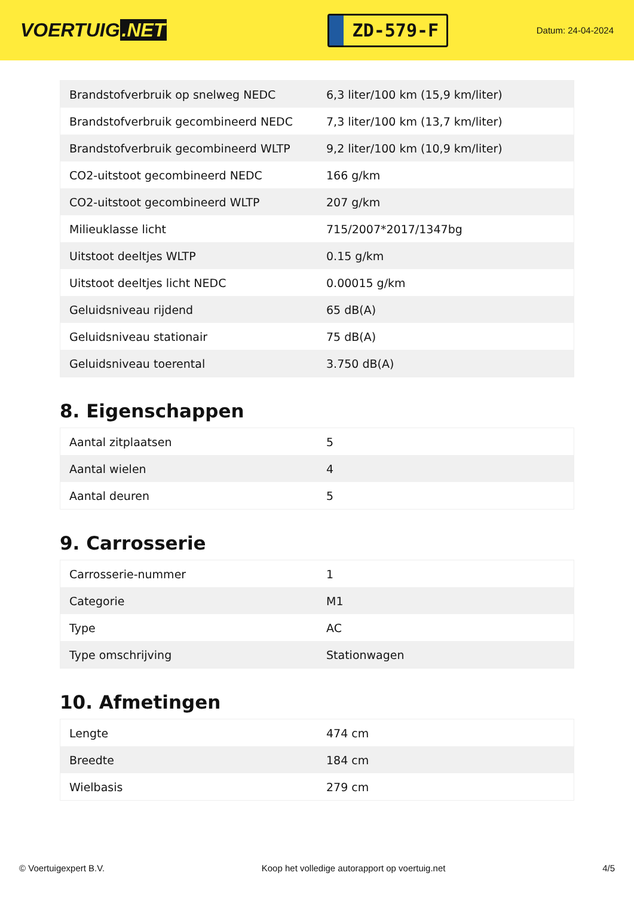VOERTUIG.NET
ZD-579-F
Datum: 24-04-2024
| Brandstofverbruik op snelweg NEDC | 6,3 liter/100 km (15,9 km/liter) |
| Brandstofverbruik gecombineerd NEDC | 7,3 liter/100 km (13,7 km/liter) |
| Brandstofverbruik gecombineerd WLTP | 9,2 liter/100 km (10,9 km/liter) |
| CO2-uitstoot gecombineerd NEDC | 166 g/km |
| CO2-uitstoot gecombineerd WLTP | 207 g/km |
| Milieuklasse licht | 715/2007*2017/1347bg |
| Uitstoot deeltjes WLTP | 0.15 g/km |
| Uitstoot deeltjes licht NEDC | 0.00015 g/km |
| Geluidsniveau rijdend | 65 dB(A) |
| Geluidsniveau stationair | 75 dB(A) |
| Geluidsniveau toerental | 3.750 dB(A) |
8. Eigenschappen
| Aantal zitplaatsen | 5 |
| Aantal wielen | 4 |
| Aantal deuren | 5 |
9. Carrosserie
| Carrosserie-nummer | 1 |
| Categorie | M1 |
| Type | AC |
| Type omschrijving | Stationwagen |
10. Afmetingen
| Lengte | 474 cm |
| Breedte | 184 cm |
| Wielbasis | 279 cm |
© Voertuigexpert B.V. Koop het volledige autorapport op voertuig.net 4/5